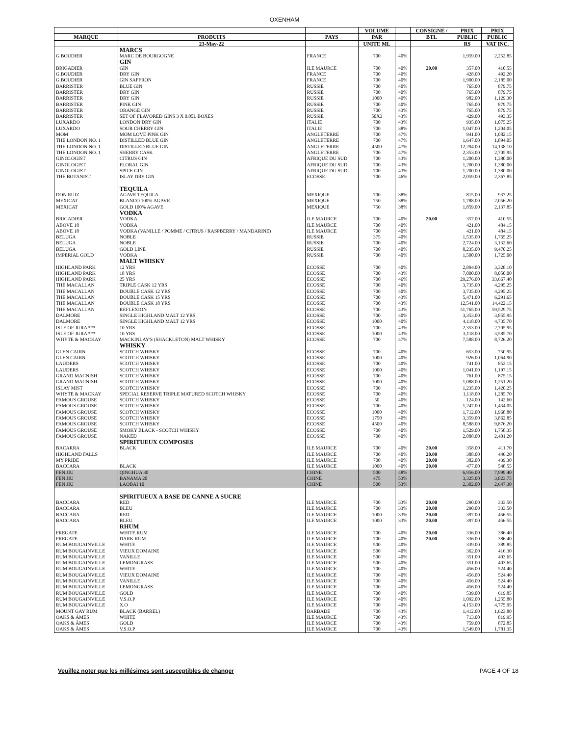OXENHAM
| | | | VOLUME | | CONSIGNE / | PRIX | PRIX |
| --- | --- | --- | --- | --- | --- | --- | --- |
| MARQUE | PRODUITS | PAYS | PAR | | BTL | PUBLIC | PUBLIC |
| | 23-May-22 | | UNITE ML | | | RS | VAT INC. |
| | MARCS | | | | | | |
| G.BOUDIER | MARC DE BOURGOGNE | FRANCE | 700 | 40% | | 1,959.00 | 2,252.85 |
| | GIN | | | | | | |
| BRIGADIER | GIN | ILE MAURCE | 700 | 40% | 20.00 | 357.00 | 410.55 |
| G.BOUDIER | DRY GIN | FRANCE | 700 | 40% | | 428.00 | 492.20 |
| G.BOUDIER | GIN SAFFRON | FRANCE | 700 | 40% | | 1,900.00 | 2,185.00 |
| BARRISTER | BLUE GIN | RUSSIE | 700 | 40% | | 765.00 | 879.75 |
| BARRISTER | DRY GIN | RUSSIE | 700 | 40% | | 765.00 | 879.75 |
| BARRISTER | DRY GIN | RUSSIE | 1000 | 40% | | 982.00 | 1,129.30 |
| BARRISTER | PINK GIN | RUSSIE | 700 | 40% | | 765.00 | 879.75 |
| BARRISTER | ORANGE GIN | RUSSIE | 700 | 43% | | 765.00 | 879.75 |
| BARRISTER | SET OF FLAVORED GINS 3 X 0.05L BOXES | RUSSIE | 50X3 | 43% | | 429.00 | 493.35 |
| LUXARDO | LONDON DRY GIN | ITALIE | 700 | 43% | | 935.00 | 1,075.25 |
| LUXARDO | SOUR CHERRY GIN | ITALIE | 700 | 38% | | 1,047.00 | 1,204.05 |
| MOM | MOM LOVE PINK GIN | ANGLETERRE | 700 | 47% | | 941.00 | 1,082.15 |
| THE LONDON NO. 1 | DISTILLED BLUE GIN | ANGLETERRE | 700 | 47% | | 1,647.00 | 1,894.05 |
| THE LONDON NO. 1 | DISTILLED BLUE GIN | ANGLETERRE | 4500 | 47% | | 12,294.00 | 14,138.10 |
| THE LONDON NO. 1 | SHERRY CASK | ANGLETERRE | 700 | 47% | | 2,353.00 | 2,705.95 |
| GINOLOGIST | CITRUS GIN | AFRIQUE DU SUD | 700 | 43% | | 1,200.00 | 1,380.00 |
| GINOLOGIST | FLORAL GIN | AFRIQUE DU SUD | 700 | 43% | | 1,200.00 | 1,380.00 |
| GINOLOGIST | SPICE GIN | AFRIQUE DU SUD | 700 | 43% | | 1,200.00 | 1,380.00 |
| THE BOTANIST | ISLAY DRY GIN | ECOSSE | 700 | 46% | | 2,059.00 | 2,367.85 |
| | TEQUILA | | | | | | |
| DON RUIZ | AGAVE TEQUILA | MEXIQUE | 700 | 38% | | 815.00 | 937.25 |
| MEXICAT | BLANCO 100% AGAVE | MEXIQUE | 750 | 38% | | 1,788.00 | 2,056.20 |
| MEXICAT | GOLD 100% AGAVE | MEXIQUE | 750 | 38% | | 1,859.00 | 2,137.85 |
| | VODKA | | | | | | |
| BRIGADIER | VODKA | ILE MAURCE | 700 | 40% | 20.00 | 357.00 | 410.55 |
| ABOVE 18 | VODKA | ILE MAURCE | 700 | 40% | | 421.00 | 484.15 |
| ABOVE 18 | VODKA (VANILLE / POMME / CITRUS / RASPBERRY / MANDARINE) | ILE MAURCE | 700 | 40% | | 421.00 | 484.15 |
| BELUGA | NOBLE | RUSSIE | 375 | 40% | | 1,535.00 | 1,765.25 |
| BELUGA | NOBLE | RUSSIE | 700 | 40% | | 2,724.00 | 3,132.60 |
| BELUGA | GOLD LINE | RUSSIE | 700 | 40% | | 8,235.00 | 9,470.25 |
| IMPERIAL GOLD | VODKA | RUSSIE | 700 | 40% | | 1,500.00 | 1,725.00 |
| | MALT WHISKY | | | | | | |
| HIGHLAND PARK | 12 YRS | ECOSSE | 700 | 40% | | 2,894.00 | 3,328.10 |
| HIGHLAND PARK | 18 YRS | ECOSSE | 700 | 43% | | 7,000.00 | 8,050.00 |
| HIGHLAND PARK | 25 YRS | ECOSSE | 700 | 46% | | 29,276.00 | 33,667.40 |
| THE MACALLAN | TRIPLE CASK 12 YRS | ECOSSE | 700 | 40% | | 3,735.00 | 4,295.25 |
| THE MACALLAN | DOUBLE CASK 12 YRS | ECOSSE | 700 | 40% | | 3,735.00 | 4,295.25 |
| THE MACALLAN | DOUBLE CASK 15 YRS | ECOSSE | 700 | 43% | | 5,471.00 | 6,291.65 |
| THE MACALLAN | DOUBLE CASK 18 YRS | ECOSSE | 700 | 43% | | 12,541.00 | 14,422.15 |
| THE MACALLAN | REFLEXION | ECOSSE | 700 | 43% | | 51,765.00 | 59,529.75 |
| DALMORE | SINGLE HIGHLAND MALT 12 YRS | ECOSSE | 700 | 40% | | 3,353.00 | 3,855.95 |
| DALMORE | SINGLE HIGHLAND MALT 12 YRS | ECOSSE | 1000 | 40% | | 4,118.00 | 4,735.70 |
| ISLE OF JURA *** | 10 YRS | ECOSSE | 700 | 43% | | 2,353.00 | 2,705.95 |
| ISLE OF JURA *** | 10 YRS | ECOSSE | 1000 | 43% | | 3,118.00 | 3,585.70 |
| WHYTE & MACKAY | MACKINLAY'S (SHACKLETON) MALT WHISKY | ECOSSE | 700 | 47% | | 7,588.00 | 8,726.20 |
| | WHISKY | | | | | | |
| GLEN CAIRN | SCOTCH WHISKY | ECOSSE | 700 | 40% | | 653.00 | 750.95 |
| GLEN CAIRN | SCOTCH WHISKY | ECOSSE | 1000 | 40% | | 926.00 | 1,064.90 |
| LAUDERS | SCOTCH WHISKY | ECOSSE | 700 | 40% | | 741.00 | 852.15 |
| LAUDERS | SCOTCH WHISKY | ECOSSE | 1000 | 40% | | 1,041.00 | 1,197.15 |
| GRAND MACNISH | SCOTCH WHISKY | ECOSSE | 700 | 40% | | 761.00 | 875.15 |
| GRAND MACNISH | SCOTCH WHISKY | ECOSSE | 1000 | 40% | | 1,088.00 | 1,251.20 |
| ISLAY MIST | SCOTCH WHISKY | ECOSSE | 700 | 40% | | 1,235.00 | 1,420.25 |
| WHYTE & MACKAY | SPECIAL RESERVE TRIPLE MATURED SCOTCH WHISKY | ECOSSE | 700 | 40% | | 1,118.00 | 1,285.70 |
| FAMOUS GROUSE | SCOTCH WHISKY | ECOSSE | 50 | 40% | | 124.00 | 142.60 |
| FAMOUS GROUSE | SCOTCH WHISKY | ECOSSE | 700 | 40% | | 1,247.00 | 1,434.05 |
| FAMOUS GROUSE | SCOTCH WHISKY | ECOSSE | 1000 | 40% | | 1,712.00 | 1,968.80 |
| FAMOUS GROUSE | SCOTCH WHISKY | ECOSSE | 1750 | 40% | | 3,359.00 | 3,862.85 |
| FAMOUS GROUSE | SCOTCH WHISKY | ECOSSE | 4500 | 40% | | 8,588.00 | 9,876.20 |
| FAMOUS GROUSE | SMOKY BLACK - SCOTCH WHISKY | ECOSSE | 700 | 40% | | 1,529.00 | 1,758.35 |
| FAMOUS GROUSE | NAKED | ECOSSE | 700 | 40% | | 2,088.00 | 2,401.20 |
| | SPIRITUEUX COMPOSES | | | | | | |
| BACARRA | BLACK | ILE MAURCE | 700 | 40% | 20.00 | 358.00 | 411.70 |
| HIGHLAND FALLS | | ILE MAURCE | 700 | 40% | 20.00 | 388.00 | 446.20 |
| MY PRIDE | | ILE MAURCE | 700 | 40% | 20.00 | 382.00 | 439.30 |
| BACCARA | BLACK | ILE MAURCE | 1000 | 40% | 20.00 | 477.00 | 548.55 |
| FEN JIU | QINGHUA 30 | CHINE | 500 | 48% | | 6,956.00 | 7,999.40 |
| FEN JIU | BANAMA 20 | CHINE | 475 | 53% | | 3,325.00 | 3,823.75 |
| FEN JIU | LAOBAI 10 | CHINE | 500 | 53% | | 2,302.00 | 2,647.30 |
| | SPIRITUEUX A BASE DE CANNE A SUCRE | | | | | | |
| BACCARA | RED | ILE MAURCE | 700 | 33% | 20.00 | 290.00 | 333.50 |
| BACCARA | BLEU | ILE MAURCE | 700 | 33% | 20.00 | 290.00 | 333.50 |
| BACCARA | RED | ILE MAURCE | 1000 | 33% | 20.00 | 397.00 | 456.55 |
| BACCARA | BLEU | ILE MAURCE | 1000 | 33% | 20.00 | 397.00 | 456.55 |
| | RHUM | | | | | | |
| FREGATE | WHITE RUM | ILE MAURCE | 700 | 40% | 20.00 | 336.00 | 386.40 |
| FREGATE | DARK RUM | ILE MAURCE | 700 | 40% | 20.00 | 336.00 | 386.40 |
| RUM BOUGAINVILLE | WHITE | ILE MAURCE | 500 | 40% | | 339.00 | 389.85 |
| RUM BOUGAINVILLE | VIEUX DOMAINE | ILE MAURCE | 500 | 40% | | 362.00 | 416.30 |
| RUM BOUGAINVILLE | VANILLE | ILE MAURCE | 500 | 40% | | 351.00 | 403.65 |
| RUM BOUGAINVILLE | LEMONGRASS | ILE MAURCE | 500 | 40% | | 351.00 | 403.65 |
| RUM BOUGAINVILLE | WHITE | ILE MAURCE | 700 | 40% | | 456.00 | 524.40 |
| RUM BOUGAINVILLE | VIEUX DOMAINE | ILE MAURCE | 700 | 40% | | 456.00 | 524.40 |
| RUM BOUGAINVILLE | VANILLE | ILE MAURCE | 700 | 40% | | 456.00 | 524.40 |
| RUM BOUGAINVILLE | LEMONGRASS | ILE MAURCE | 700 | 40% | | 456.00 | 524.40 |
| RUM BOUGAINVILLE | GOLD | ILE MAURCE | 700 | 40% | | 539.00 | 619.85 |
| RUM BOUGAINVILLE | V.S.O.P | ILE MAURCE | 700 | 40% | | 1,092.00 | 1,255.80 |
| RUM BOUGAINVILLE | X.O | ILE MAURCE | 700 | 40% | | 4,153.00 | 4,775.95 |
| MOUNT GAY RUM | BLACK (BARREL) | BARBADE | 700 | 43% | | 1,412.00 | 1,623.80 |
| OAKS & ÂMES | WHITE | ILE MAURCE | 700 | 43% | | 713.00 | 819.95 |
| OAKS & ÂMES | GOLD | ILE MAURCE | 700 | 43% | | 759.00 | 872.85 |
| OAKS & ÂMES | V.S.O.P | ILE MAURCE | 700 | 43% | | 1,549.00 | 1,781.35 |
Veuillez noter que les millésimes sont susceptibles de changer PAGE 4 OF 18